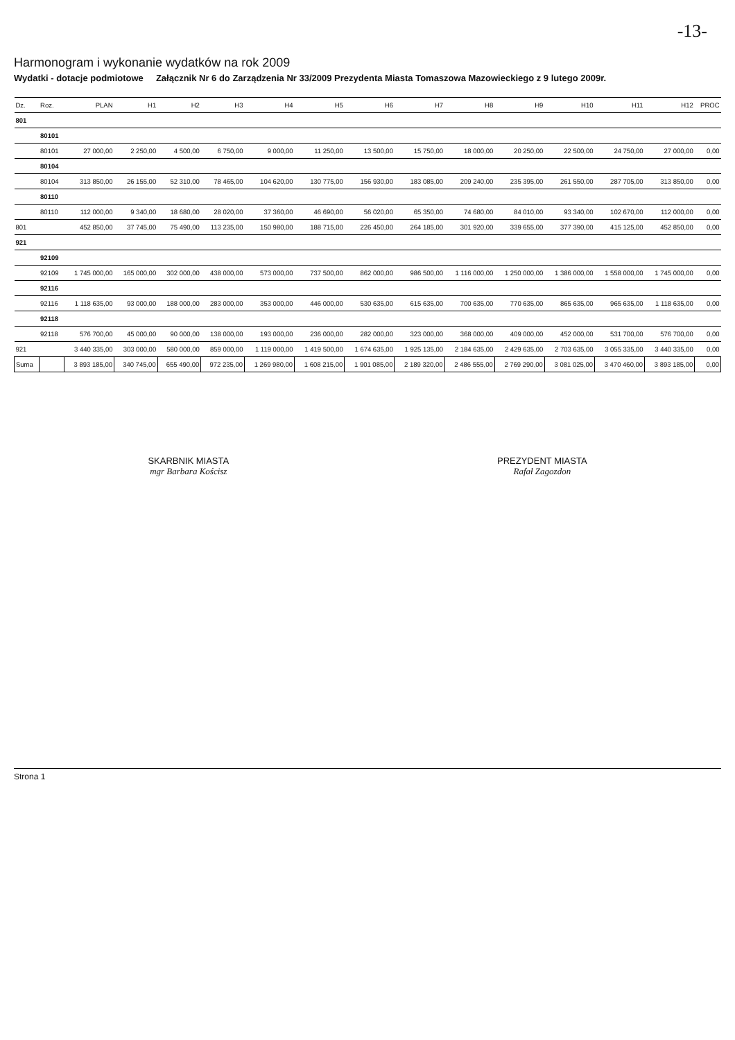-13-
Harmonogram i wykonanie wydatków na rok 2009
Wydatki - dotacje podmiotowe Załącznik Nr 6 do Zarządzenia Nr 33/2009 Prezydenta Miasta Tomaszowa Mazowieckiego z 9 lutego 2009r.
| Dz. | Roz. | PLAN | H1 | H2 | H3 | H4 | H5 | H6 | H7 | H8 | H9 | H10 | H11 | H12 | PROC |
| --- | --- | --- | --- | --- | --- | --- | --- | --- | --- | --- | --- | --- | --- | --- | --- |
| 801 | | | | | | | | | | | | | | | |
| | 80101 | | | | | | | | | | | | | | |
| | 80101 | 27 000,00 | 2 250,00 | 4 500,00 | 6 750,00 | 9 000,00 | 11 250,00 | 13 500,00 | 15 750,00 | 18 000,00 | 20 250,00 | 22 500,00 | 24 750,00 | 27 000,00 | 0,00 |
| | 80104 | | | | | | | | | | | | | | |
| | 80104 | 313 850,00 | 26 155,00 | 52 310,00 | 78 465,00 | 104 620,00 | 130 775,00 | 156 930,00 | 183 085,00 | 209 240,00 | 235 395,00 | 261 550,00 | 287 705,00 | 313 850,00 | 0,00 |
| | 80110 | | | | | | | | | | | | | | |
| | 80110 | 112 000,00 | 9 340,00 | 18 680,00 | 28 020,00 | 37 360,00 | 46 690,00 | 56 020,00 | 65 350,00 | 74 680,00 | 84 010,00 | 93 340,00 | 102 670,00 | 112 000,00 | 0,00 |
| 801 | | 452 850,00 | 37 745,00 | 75 490,00 | 113 235,00 | 150 980,00 | 188 715,00 | 226 450,00 | 264 185,00 | 301 920,00 | 339 655,00 | 377 390,00 | 415 125,00 | 452 850,00 | 0,00 |
| 921 | | | | | | | | | | | | | | | |
| | 92109 | | | | | | | | | | | | | | |
| | 92109 | 1 745 000,00 | 165 000,00 | 302 000,00 | 438 000,00 | 573 000,00 | 737 500,00 | 862 000,00 | 986 500,00 | 1 116 000,00 | 1 250 000,00 | 1 386 000,00 | 1 558 000,00 | 1 745 000,00 | 0,00 |
| | 92116 | | | | | | | | | | | | | | |
| | 92116 | 1 118 635,00 | 93 000,00 | 188 000,00 | 283 000,00 | 353 000,00 | 446 000,00 | 530 635,00 | 615 635,00 | 700 635,00 | 770 635,00 | 865 635,00 | 965 635,00 | 1 118 635,00 | 0,00 |
| | 92118 | | | | | | | | | | | | | | |
| | 92118 | 576 700,00 | 45 000,00 | 90 000,00 | 138 000,00 | 193 000,00 | 236 000,00 | 282 000,00 | 323 000,00 | 368 000,00 | 409 000,00 | 452 000,00 | 531 700,00 | 576 700,00 | 0,00 |
| 921 | | 3 440 335,00 | 303 000,00 | 580 000,00 | 859 000,00 | 1 119 000,00 | 1 419 500,00 | 1 674 635,00 | 1 925 135,00 | 2 184 635,00 | 2 429 635,00 | 2 703 635,00 | 3 055 335,00 | 3 440 335,00 | 0,00 |
| Suma | | 3 893 185,00 | 340 745,00 | 655 490,00 | 972 235,00 | 1 269 980,00 | 1 608 215,00 | 1 901 085,00 | 2 189 320,00 | 2 486 555,00 | 2 769 290,00 | 3 081 025,00 | 3 470 460,00 | 3 893 185,00 | 0,00 |
SKARBNIK MIASTA
mgr Barbara Kościsz
PREZYDENT MIASTA
Rafał Zagozdon
Strona 1